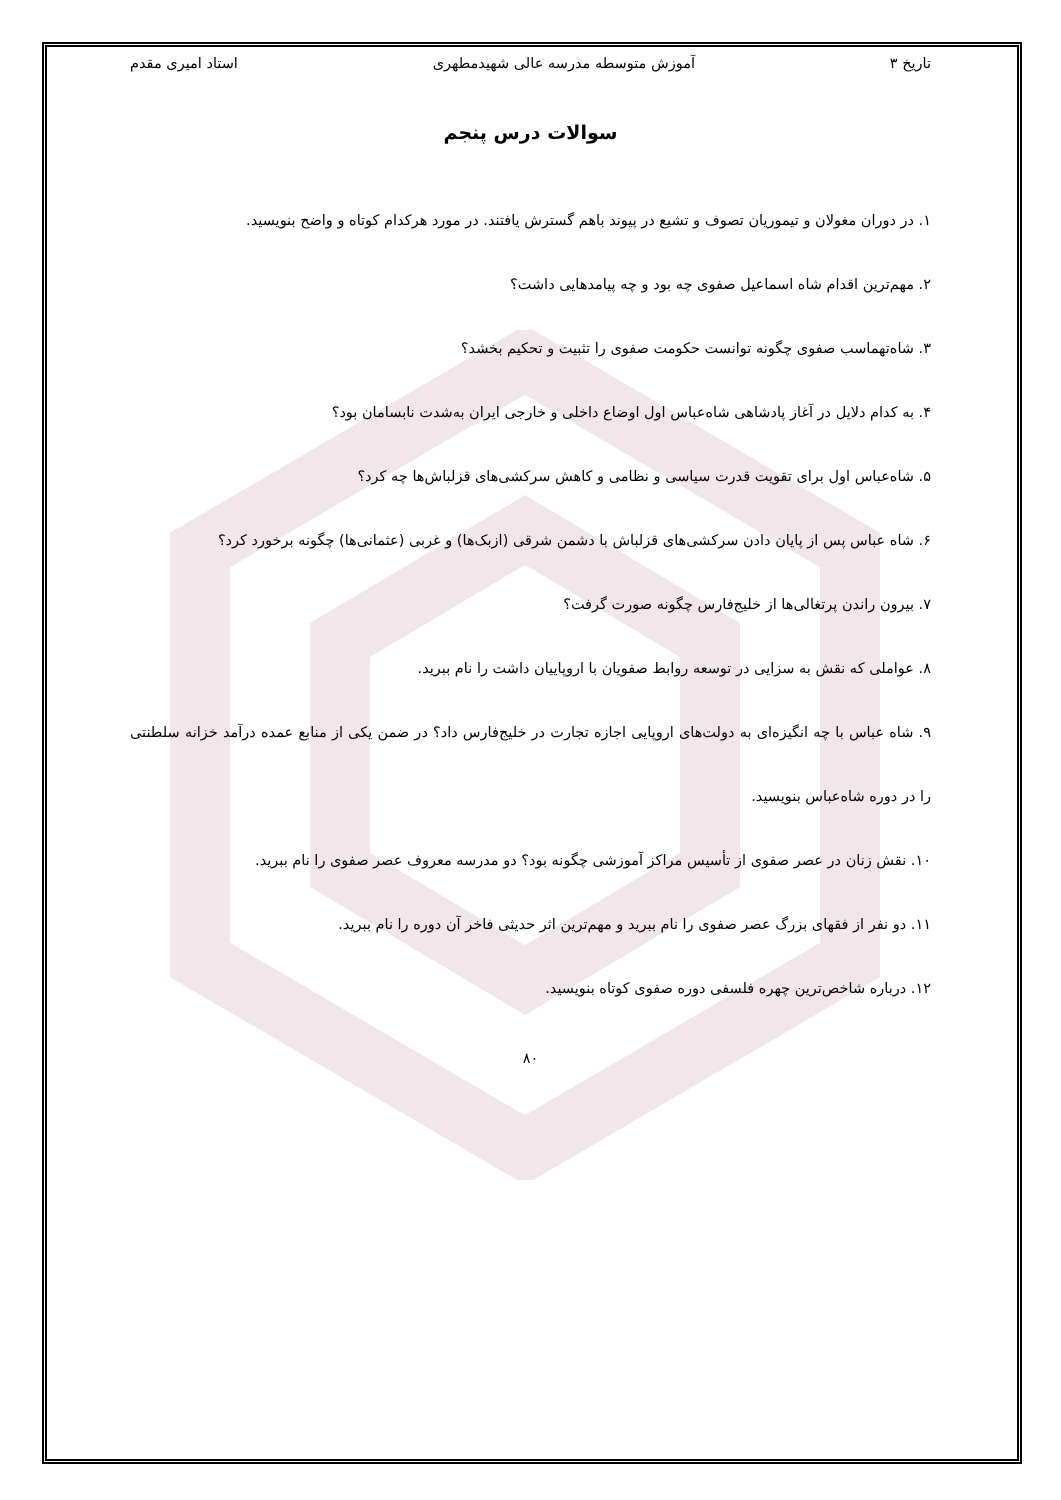تاریخ ۳ آموزش متوسطه مدرسه عالی شهیدمطهری استاد امیری مقدم
سوالات درس پنجم
۱. در دوران مغولان و تیموریان تصوف و تشیع در پیوند باهم گسترش یافتند. در مورد هرکدام کوتاه و واضح بنویسید.
۲. مهم‌ترین اقدام شاه اسماعیل صفوی چه بود و چه پیامدهایی داشت؟
۳. شاه‌تهماسب صفوی چگونه توانست حکومت صفوی را تثبیت و تحکیم بخشد؟
۴. به کدام دلایل در آغاز پادشاهی شاه‌عباس اول اوضاع داخلی و خارجی ایران به‌شدت نابسامان بود؟
۵. شاه‌عباس اول برای تقویت قدرت سیاسی و نظامی و کاهش سرکشی‌های قزلباش‌ها چه کرد؟
۶. شاه عباس پس از پایان دادن سرکشی‌های قزلباش با دشمن شرقی (ازبک‌ها) و غربی (عثمانی‌ها) چگونه برخورد کرد؟
۷. بیرون راندن پرتغالی‌ها از خلیج‌فارس چگونه صورت گرفت؟
۸. عواملی که نقش به سزایی در توسعه روابط صفویان با اروپاییان داشت را نام ببرید.
۹. شاه عباس با چه انگیزه‌ای به دولت‌های اروپایی اجازه تجارت در خلیج‌فارس داد؟ در ضمن یکی از منابع عمده درآمد خزانه سلطنتی را در دوره شاه‌عباس بنویسید.
۱۰. نقش زنان در عصر صفوی از تأسیس مراکز آموزشی چگونه بود؟ دو مدرسه معروف عصر صفوی را نام ببرید.
۱۱. دو نفر از فقهای بزرگ عصر صفوی را نام ببرید و مهم‌ترین اثر حدیثی فاخر آن دوره را نام ببرید.
۱۲. درباره شاخص‌ترین چهره فلسفی دوره صفوی کوتاه بنویسید.
۸۰